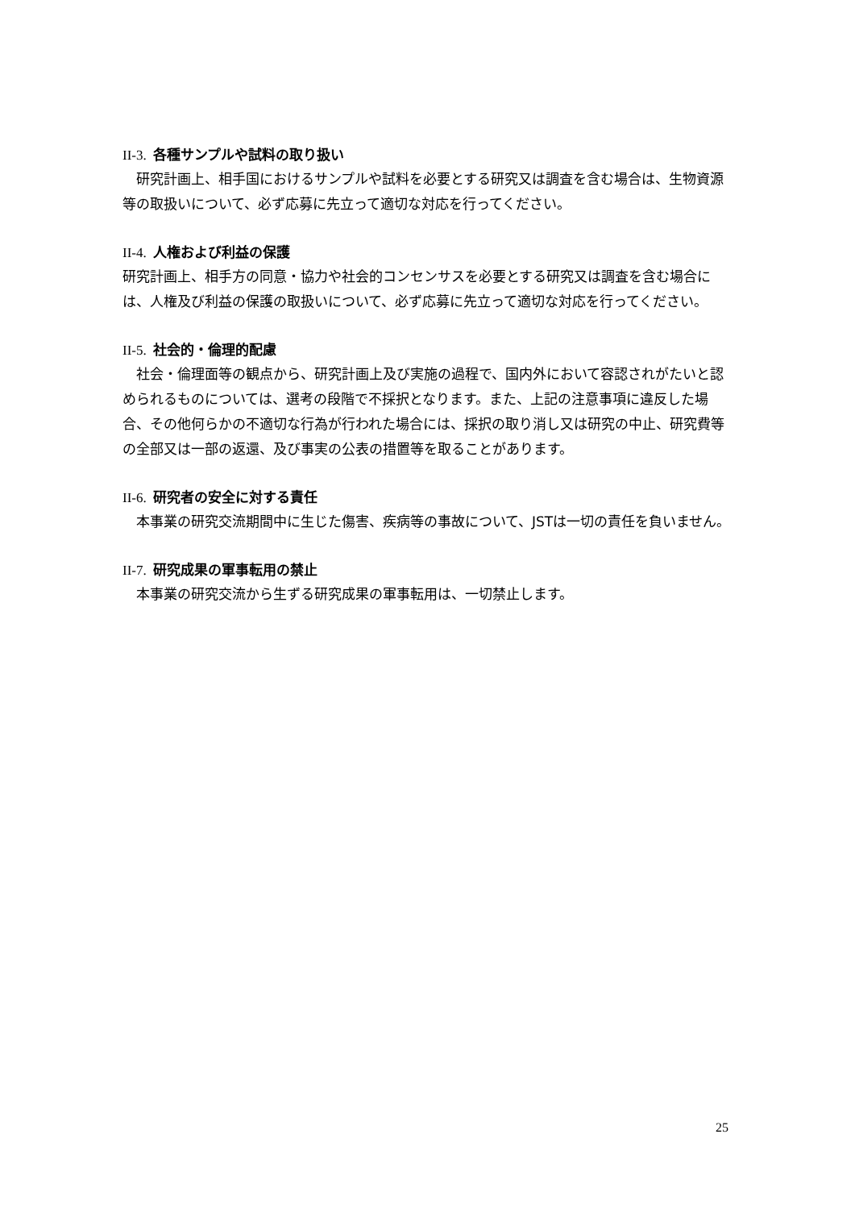II-3. 各種サンプルや試料の取り扱い
　研究計画上、相手国におけるサンプルや試料を必要とする研究又は調査を含む場合は、生物資源等の取扱いについて、必ず応募に先立って適切な対応を行ってください。
II-4. 人権および利益の保護
研究計画上、相手方の同意・協力や社会的コンセンサスを必要とする研究又は調査を含む場合には、人権及び利益の保護の取扱いについて、必ず応募に先立って適切な対応を行ってください。
II-5. 社会的・倫理的配慮
　社会・倫理面等の観点から、研究計画上及び実施の過程で、国内外において容認されがたいと認められるものについては、選考の段階で不採択となります。また、上記の注意事項に違反した場合、その他何らかの不適切な行為が行われた場合には、採択の取り消し又は研究の中止、研究費等の全部又は一部の返還、及び事実の公表の措置等を取ることがあります。
II-6. 研究者の安全に対する責任
　本事業の研究交流期間中に生じた傷害、疾病等の事故について、JSTは一切の責任を負いません。
II-7. 研究成果の軍事転用の禁止
　本事業の研究交流から生ずる研究成果の軍事転用は、一切禁止します。
25